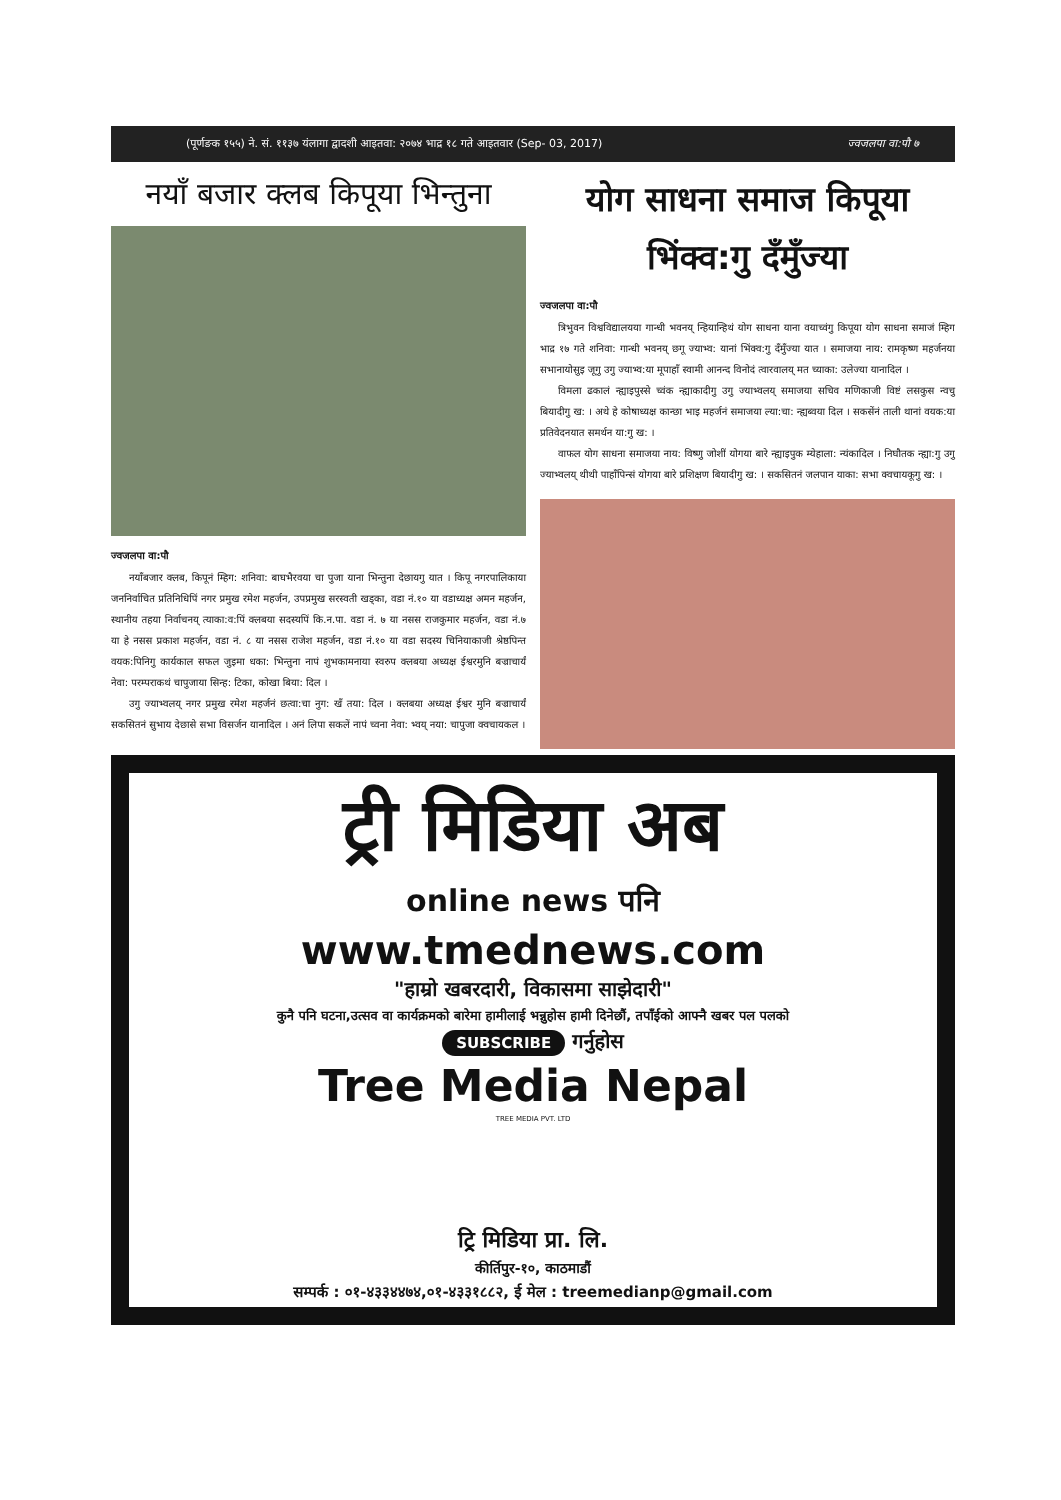(पूर्णङक १५५) ने. सं. ११३७ यंलागा द्वादशी आइतवा: २०७४ भाद्र १८ गते आइतवार (Sep- 03, 2017) ज्वजलपा वा:पौ ७
नयाँ बजार क्लब किपूया भिन्तुना
ज्वजलपा वा:पौ
नयाँबजार क्लब, किपूनं म्हिग: शनिवा: बाघभैरवया चा पुजा याना भिन्तुना देछायगु यात । किपू नगरपालिकाया जननिर्वाचित प्रतिनिधिपिं नगर प्रमुख रमेश महर्जन, उपप्रमुख सरस्वती खड्का, वडा नं.१० या वडाध्यक्ष अमन महर्जन, स्थानीय तहया निर्वाचनय् त्याका:व:पिं क्लबया सदस्यपिं कि.न.पा. वडा नं. ७ या नसस राजकुमार महर्जन, वडा नं.७ या हे नसस प्रकाश महर्जन, वडा नं. ८ या नसस राजेश महर्जन, वडा नं.१० या वडा सदस्य चिनियाकाजी श्रेष्ठपिन्त वयक:पिनिगु कार्यकाल सफल जुइमा धका: भिन्तुना नापं शुभकामनाया स्वरुप क्लबया अध्यक्ष ईश्वरमुनि बज्राचार्यं नेवा: परम्पराकथं चापुजाया सिन्ह: टिका, कोखा बिया: दिल ।
उगु ज्याभ्वलय् नगर प्रमुख रमेश महर्जनं छत्वा:चा नुग: खँ तया: दिल । क्लबया अध्यक्ष ईश्वर मुनि बज्राचार्यं सकसितनं सुभाय देछासे सभा विसर्जन यानादिल । अनं लिपा सकलें नापं च्वना नेवा: भ्वय् नया: चापुजा क्वचायकल ।
योग साधना समाज किपूया
भिंक्व:गु दँमुँज्या
ज्वजलपा वा:पौ
त्रिभुवन विश्वविद्यालयया गान्धी भवनय् न्हियान्हिथं योग साधना याना वयाच्वंगु किपूया योग साधना समाजं म्हिग भाद्र १७ गते शनिवा: गान्धी भवनय् छगू ज्याभ्व: यानां भिंक्व:गु दँमुँज्या यात । समाजया नाय: रामकृष्ण महर्जनया सभानायोसुइ जूगु उगु ज्याभ्व:या मूपाहाँ स्वामी आनन्द विनोदं त्वारवालय् मत च्याका: उलेज्या यानादिल ।
विमला ढकालं न्ह्याइपुस्से च्वंक न्ह्याकादीगु उगु ज्याभ्वलय् समाजया सचिव मणिकाजी विष्टं लसकुस न्वचु बियादीगु ख: । अथे हे कोषाध्यक्ष कान्छा भाइ महर्जनं समाजया ल्या:चा: न्ह्यब्वया दिल । सकसेंनं ताली थानां वयक:या प्रतिवेदनयात समर्थन या:गु ख: ।
वाफल योग साधना समाजया नाय: विष्णु जोशीं योगया बारे न्ह्याइपुक म्येहाला: न्यंकादिल । निघौतक न्ह्या:गु उगु ज्याभ्वलय् थीथी पाहाँपिन्सं योगया बारे प्रशिक्षण बियादीगु ख: । सकसितनं जलपान याका: सभा क्वचायकूगु ख: ।
ट्री मिडिया अब
online news पनि
www.tmednews.com
"हाम्रो खबरदारी, विकासमा साझेदारी"
कुनै पनि घटना,उत्सव वा कार्यक्रमको बारेमा हामीलाई भन्नुहोस हामी दिनेछौं, तपाँईको आफ्नै खबर पल पलको
SUBSCRIBE गर्नुहोस
Tree Media Nepal
TREE MEDIA PVT. LTD
ट्रि मिडिया प्रा. लि.
कीर्तिपुर-१०, काठमाडौं
सम्पर्क : ०१-४३३४४७४,०१-४३३१८८२, ई मेल : treemedianp@gmail.com